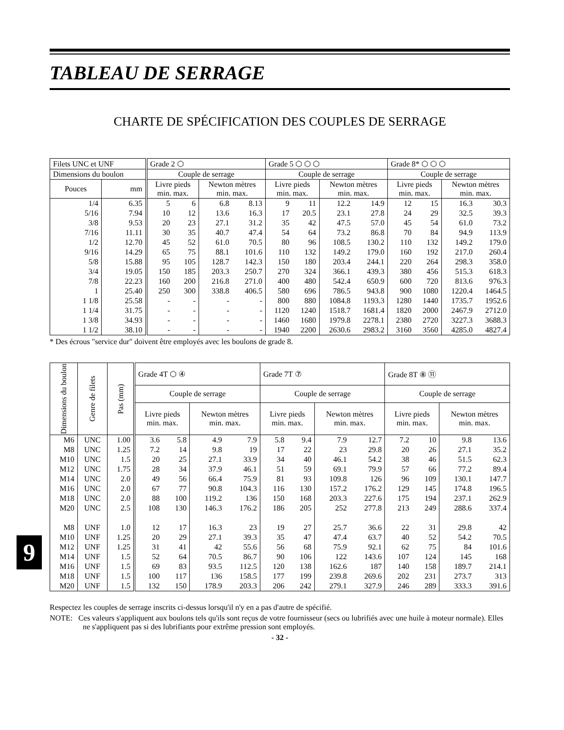TABLEAU DE SERRAGE
CHARTE DE SPÉCIFICATION DES COUPLES DE SERRAGE
| Filets UNC et UNF | | Grade 2 ⬡ | | | | Grade 5 ⬡ ⬡ ⬡ | | | | Grade 8* ⬡ ⬡ ⬡ | | | |
| --- | --- | --- | --- | --- | --- | --- | --- | --- | --- | --- | --- | --- | --- |
| Dimensions du boulon | | Couple de serrage | | | | Couple de serrage | | | | Couple de serrage | | | |
| Pouces | mm | Livre pieds min. max. | | Newton mètres min. max. | | Livre pieds min. max. | | Newton mètres min. max. | | Livre pieds min. max. | | Newton mètres min. max. | |
| 1/4 | 6.35 | 5 | 6 | 6.8 | 8.13 | 9 | 11 | 12.2 | 14.9 | 12 | 15 | 16.3 | 30.3 |
| 5/16 | 7.94 | 10 | 12 | 13.6 | 16.3 | 17 | 20.5 | 23.1 | 27.8 | 24 | 29 | 32.5 | 39.3 |
| 3/8 | 9.53 | 20 | 23 | 27.1 | 31.2 | 35 | 42 | 47.5 | 57.0 | 45 | 54 | 61.0 | 73.2 |
| 7/16 | 11.11 | 30 | 35 | 40.7 | 47.4 | 54 | 64 | 73.2 | 86.8 | 70 | 84 | 94.9 | 113.9 |
| 1/2 | 12.70 | 45 | 52 | 61.0 | 70.5 | 80 | 96 | 108.5 | 130.2 | 110 | 132 | 149.2 | 179.0 |
| 9/16 | 14.29 | 65 | 75 | 88.1 | 101.6 | 110 | 132 | 149.2 | 179.0 | 160 | 192 | 217.0 | 260.4 |
| 5/8 | 15.88 | 95 | 105 | 128.7 | 142.3 | 150 | 180 | 203.4 | 244.1 | 220 | 264 | 298.3 | 358.0 |
| 3/4 | 19.05 | 150 | 185 | 203.3 | 250.7 | 270 | 324 | 366.1 | 439.3 | 380 | 456 | 515.3 | 618.3 |
| 7/8 | 22.23 | 160 | 200 | 216.8 | 271.0 | 400 | 480 | 542.4 | 650.9 | 600 | 720 | 813.6 | 976.3 |
| 1 | 25.40 | 250 | 300 | 338.8 | 406.5 | 580 | 696 | 786.5 | 943.8 | 900 | 1080 | 1220.4 | 1464.5 |
| 1 1/8 | 25.58 | - | - | - | - | 800 | 880 | 1084.8 | 1193.3 | 1280 | 1440 | 1735.7 | 1952.6 |
| 1 1/4 | 31.75 | - | - | - | - | 1120 | 1240 | 1518.7 | 1681.4 | 1820 | 2000 | 2467.9 | 2712.0 |
| 1 3/8 | 34.93 | - | - | - | - | 1460 | 1680 | 1979.8 | 2278.1 | 2380 | 2720 | 3227.3 | 3688.3 |
| 1 1/2 | 38.10 | - | - | - | - | 1940 | 2200 | 2630.6 | 2983.2 | 3160 | 3560 | 4285.0 | 4827.4 |
* Des écrous "service dur" doivent être employés avec les boulons de grade 8.
| Dimensions du boulon | Genre de filets | Pas (mm) | Grade 4T ⬡ ④ | | | | Grade 7T ⑦ | | | | Grade 8T ⑧ ⑪ | | | |
| --- | --- | --- | --- | --- | --- | --- | --- | --- | --- | --- | --- | --- | --- | --- |
| | | | Couple de serrage | | | | Couple de serrage | | | | Couple de serrage | | | |
| | | | Livre pieds min. max. | | Newton mètres min. max. | | Livre pieds min. max. | | Newton mètres min. max. | | Livre pieds min. max. | | Newton mètres min. max. | |
| M6 | UNC | 1.00 | 3.6 | 5.8 | 4.9 | 7.9 | 5.8 | 9.4 | 7.9 | 12.7 | 7.2 | 10 | 9.8 | 13.6 |
| M8 | UNC | 1.25 | 7.2 | 14 | 9.8 | 19 | 17 | 22 | 23 | 29.8 | 20 | 26 | 27.1 | 35.2 |
| M10 | UNC | 1.5 | 20 | 25 | 27.1 | 33.9 | 34 | 40 | 46.1 | 54.2 | 38 | 46 | 51.5 | 62.3 |
| M12 | UNC | 1.75 | 28 | 34 | 37.9 | 46.1 | 51 | 59 | 69.1 | 79.9 | 57 | 66 | 77.2 | 89.4 |
| M14 | UNC | 2.0 | 49 | 56 | 66.4 | 75.9 | 81 | 93 | 109.8 | 126 | 96 | 109 | 130.1 | 147.7 |
| M16 | UNC | 2.0 | 67 | 77 | 90.8 | 104.3 | 116 | 130 | 157.2 | 176.2 | 129 | 145 | 174.8 | 196.5 |
| M18 | UNC | 2.0 | 88 | 100 | 119.2 | 136 | 150 | 168 | 203.3 | 227.6 | 175 | 194 | 237.1 | 262.9 |
| M20 | UNC | 2.5 | 108 | 130 | 146.3 | 176.2 | 186 | 205 | 252 | 277.8 | 213 | 249 | 288.6 | 337.4 |
| M8 | UNF | 1.0 | 12 | 17 | 16.3 | 23 | 19 | 27 | 25.7 | 36.6 | 22 | 31 | 29.8 | 42 |
| M10 | UNF | 1.25 | 20 | 29 | 27.1 | 39.3 | 35 | 47 | 47.4 | 63.7 | 40 | 52 | 54.2 | 70.5 |
| M12 | UNF | 1.25 | 31 | 41 | 42 | 55.6 | 56 | 68 | 75.9 | 92.1 | 62 | 75 | 84 | 101.6 |
| M14 | UNF | 1.5 | 52 | 64 | 70.5 | 86.7 | 90 | 106 | 122 | 143.6 | 107 | 124 | 145 | 168 |
| M16 | UNF | 1.5 | 69 | 83 | 93.5 | 112.5 | 120 | 138 | 162.6 | 187 | 140 | 158 | 189.7 | 214.1 |
| M18 | UNF | 1.5 | 100 | 117 | 136 | 158.5 | 177 | 199 | 239.8 | 269.6 | 202 | 231 | 273.7 | 313 |
| M20 | UNF | 1.5 | 132 | 150 | 178.9 | 203.3 | 206 | 242 | 279.1 | 327.9 | 246 | 289 | 333.3 | 391.6 |
Respectez les couples de serrage inscrits ci-dessus lorsqu'il n'y en a pas d'autre de spécifié.
NOTE: Ces valeurs s'appliquent aux boulons tels qu'ils sont reçus de votre fournisseur (secs ou lubrifiés avec une huile à moteur normale). Elles ne s'appliquent pas si des lubrifiants pour extrême pression sont employés.
- 32 -
9